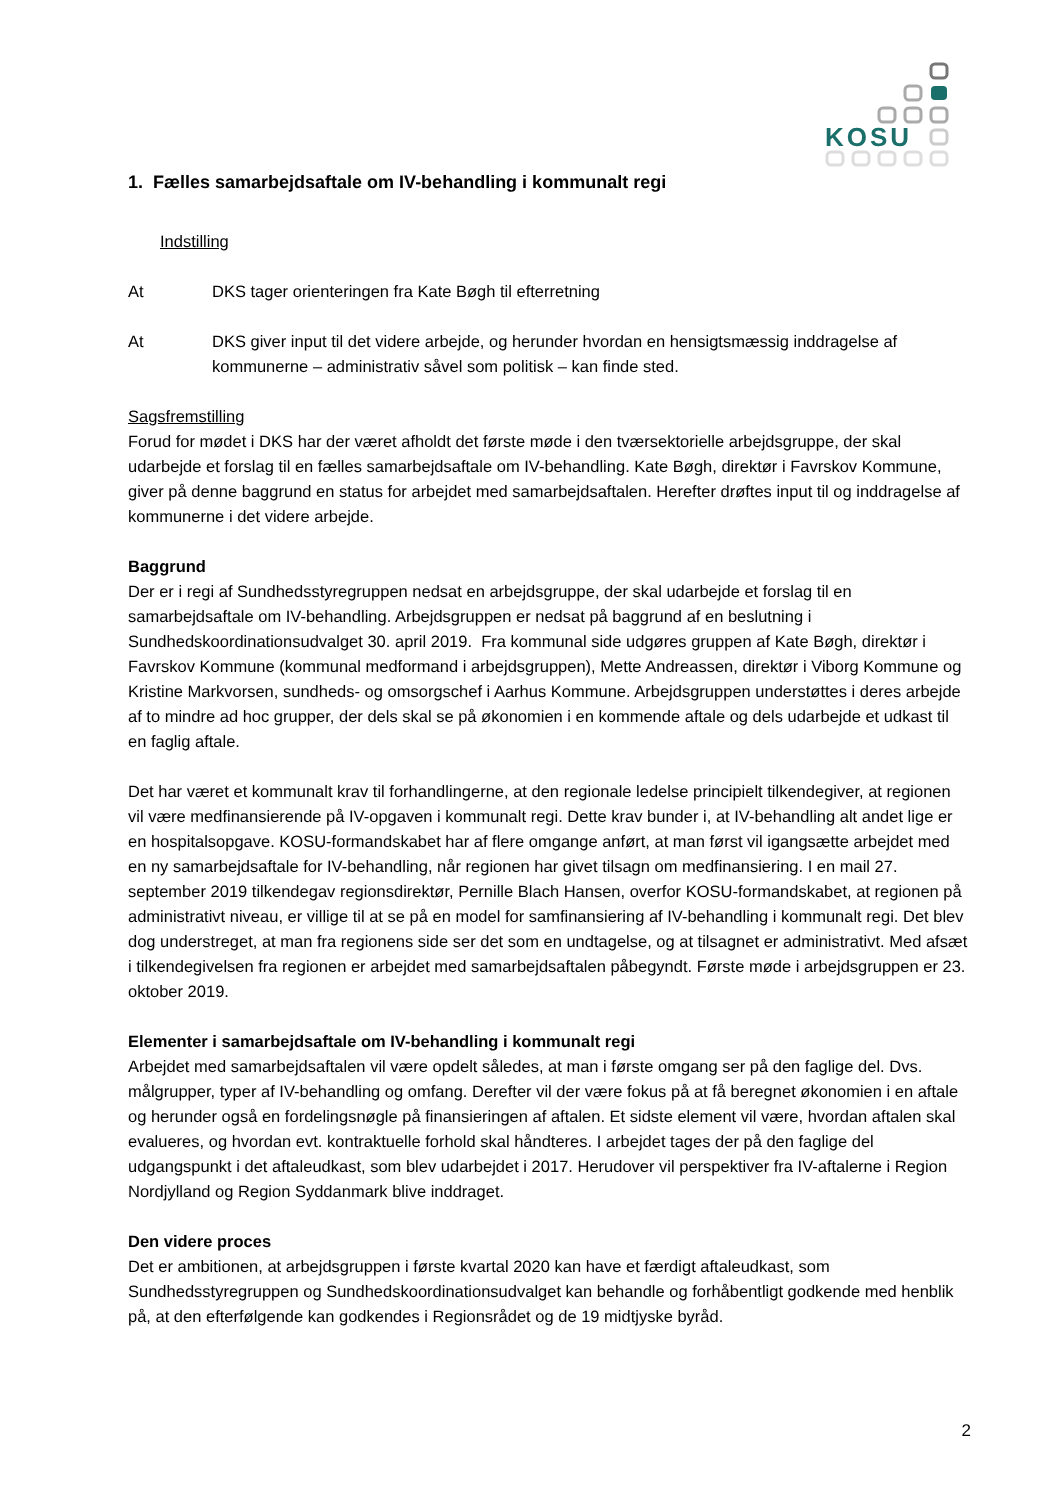KOSU
1. Fælles samarbejdsaftale om IV-behandling i kommunalt regi
Indstilling
At DKS tager orienteringen fra Kate Bøgh til efterretning
At DKS giver input til det videre arbejde, og herunder hvordan en hensigtsmæssig inddragelse af kommunerne – administrativ såvel som politisk – kan finde sted.
Sagsfremstilling
Forud for mødet i DKS har der været afholdt det første møde i den tværsektorielle arbejdsgruppe, der skal udarbejde et forslag til en fælles samarbejdsaftale om IV-behandling. Kate Bøgh, direktør i Favrskov Kommune, giver på denne baggrund en status for arbejdet med samarbejdsaftalen. Herefter drøftes input til og inddragelse af kommunerne i det videre arbejde.
Baggrund
Der er i regi af Sundhedsstyregruppen nedsat en arbejdsgruppe, der skal udarbejde et forslag til en samarbejdsaftale om IV-behandling. Arbejdsgruppen er nedsat på baggrund af en beslutning i Sundhedskoordinationsudvalget 30. april 2019. Fra kommunal side udgøres gruppen af Kate Bøgh, direktør i Favrskov Kommune (kommunal medformand i arbejdsgruppen), Mette Andreassen, direktør i Viborg Kommune og Kristine Markvorsen, sundheds- og omsorgschef i Aarhus Kommune. Arbejdsgruppen understøttes i deres arbejde af to mindre ad hoc grupper, der dels skal se på økonomien i en kommende aftale og dels udarbejde et udkast til en faglig aftale.
Det har været et kommunalt krav til forhandlingerne, at den regionale ledelse principielt tilkendegiver, at regionen vil være medfinansierende på IV-opgaven i kommunalt regi. Dette krav bunder i, at IV-behandling alt andet lige er en hospitalsopgave. KOSU-formandskabet har af flere omgange anført, at man først vil igangsætte arbejdet med en ny samarbejdsaftale for IV-behandling, når regionen har givet tilsagn om medfinansiering. I en mail 27. september 2019 tilkendegav regionsdirektør, Pernille Blach Hansen, overfor KOSU-formandskabet, at regionen på administrativt niveau, er villige til at se på en model for samfinansiering af IV-behandling i kommunalt regi. Det blev dog understreget, at man fra regionens side ser det som en undtagelse, og at tilsagnet er administrativt. Med afsæt i tilkendegivelsen fra regionen er arbejdet med samarbejdsaftalen påbegyndt. Første møde i arbejdsgruppen er 23. oktober 2019.
Elementer i samarbejdsaftale om IV-behandling i kommunalt regi
Arbejdet med samarbejdsaftalen vil være opdelt således, at man i første omgang ser på den faglige del. Dvs. målgrupper, typer af IV-behandling og omfang. Derefter vil der være fokus på at få beregnet økonomien i en aftale og herunder også en fordelingsnøgle på finansieringen af aftalen. Et sidste element vil være, hvordan aftalen skal evalueres, og hvordan evt. kontraktuelle forhold skal håndteres. I arbejdet tages der på den faglige del udgangspunkt i det aftaleudkast, som blev udarbejdet i 2017. Herudover vil perspektiver fra IV-aftalerne i Region Nordjylland og Region Syddanmark blive inddraget.
Den videre proces
Det er ambitionen, at arbejdsgruppen i første kvartal 2020 kan have et færdigt aftaleudkast, som Sundhedsstyregruppen og Sundhedskoordinationsudvalget kan behandle og forhåbentligt godkende med henblik på, at den efterfølgende kan godkendes i Regionsrådet og de 19 midtjyske byråd.
2